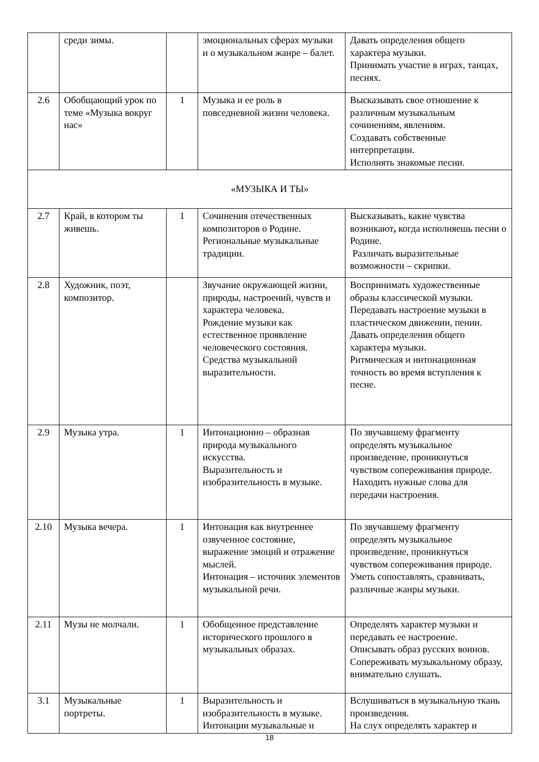| | среди зимы. | | эмоциональных сферах музыки и о музыкальном жанре – балет. | Давать определения общего характера музыки. Принимать участие в играх, танцах, песнях. |
| 2.6 | Обобщающий урок по теме «Музыка вокруг нас» | 1 | Музыка и ее роль в повседневной жизни человека. | Высказывать свое отношение к различным музыкальным сочинениям, явлениям. Создавать собственные интерпретации. Исполнять знакомые песни. |
| «МУЗЫКА И ТЫ» | | | | |
| 2.7 | Край, в котором ты живешь. | 1 | Сочинения отечественных композиторов о Родине. Региональные музыкальные традиции. | Высказывать, какие чувства возникают , когда исполняешь песни о Родине. Различать выразительные возможности – скрипки. |
| 2.8 | Художник, поэт, композитор. | | Звучание окружающей жизни, природы, настроений, чувств и характера человека. Рождение музыки как естественное проявление человеческого состояния. Средства музыкальной выразительности. | Воспринимать художественные образы классической музыки. Передавать настроение музыки в пластическом движении, пении. Давать определения общего характера музыки. Ритмическая и интонационная точность во время вступления к песне. |
| 2.9 | Музыка утра. | 1 | Интонационно – образная природа музыкального искусства. Выразительность и изобразительность в музыке. | По звучавшему фрагменту определять музыкальное произведение, проникнуться чувством сопереживания природе. Находить нужные слова для передачи настроения. |
| 2.10 | Музыка вечера. | 1 | Интонация как внутреннее озвученное состояние, выражение эмоций и отражение мыслей. Интонация – источник элементов музыкальной речи. | По звучавшему фрагменту определять музыкальное произведение, проникнуться чувством сопереживания природе. Уметь сопоставлять, сравнивать, различные жанры музыки. |
| 2.11 | Музы не молчали. | 1 | Обобщенное представление исторического прошлого в музыкальных образах. | Определять характер музыки и передавать ее настроение. Описывать образ русских воинов. Сопереживать музыкальному образу, внимательно слушать. |
| 3.1 | Музыкальные портреты. | 1 | Выразительность и изобразительность в музыке. Интонации музыкальные и | Вслушиваться в музыкальную ткань произведения. На слух определять характер и |
18